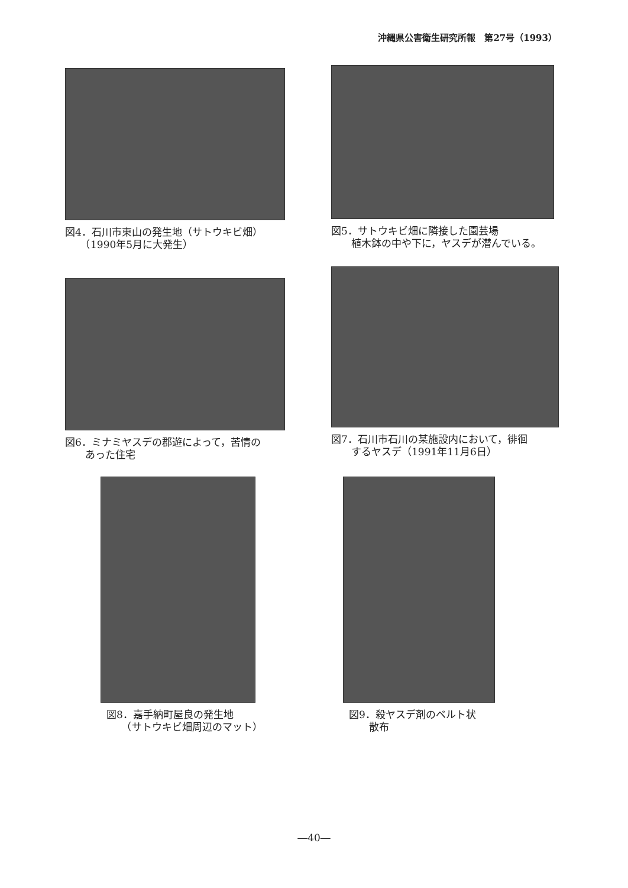沖縄県公害衛生研究所報　第27号（1993）
図4．石川市東山の発生地（サトウキビ畑）
　　（1990年5月に大発生）
図5．サトウキビ畑に隣接した園芸場
　　植木鉢の中や下に，ヤスデが潜んでいる。
図6．ミナミヤスデの郡遊によって，苦情の
　　あった住宅
図7．石川市石川の某施設内において，徘徊
　　するヤスデ（1991年11月6日）
図8．嘉手納町屋良の発生地
　　（サトウキビ畑周辺のマット）
図9．殺ヤスデ剤のベルト状
　　散布
―40―